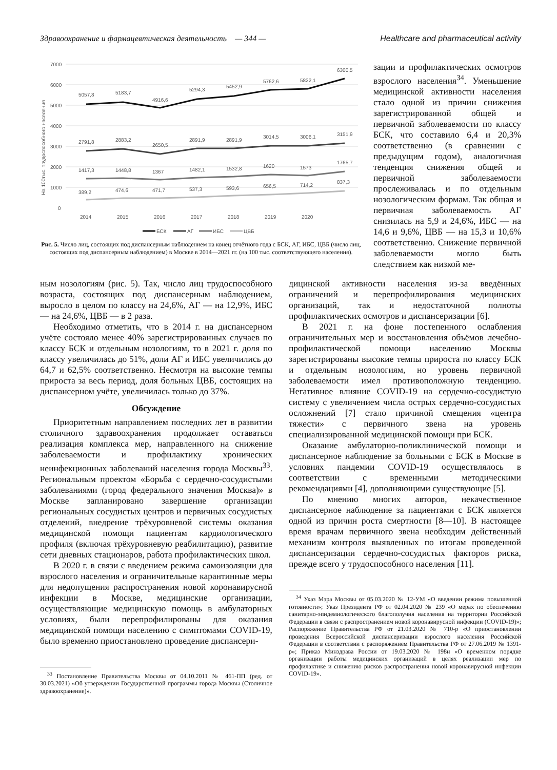Здравоохранение и фармацевтическая деятельность — 344 — Healthcare and pharmaceutical activity
На 100тыс. трудоспособного населения
7000
6000
5000
4000
3000
2000
1000
0
5057,8
5183,7
4916,6
5294,3
5452,9
5762,6
5822,1
6300,5
2791,8
2883,2
2650,5
2891,9
2891,9
3014,5
3006,1
3151,9
1417,3
1448,8
1367
1482,1
1532,8
1620
1573
1765,7
389,2
474,6
471,7
537,3
593,6
656,5
714,2
837,3
2014
2015
2016
2017
2018
2019
2020
БСК
АГ
ИБС
ЦВБ
Рис. 5. Число лиц, состоящих под диспансерным наблюдением на конец отчётного года с БСК, АГ, ИБС, ЦВБ (число лиц, состоящих под диспансерным наблюдением) в Москве в 2014—2021 гг. (на 100 тыс. соответствующего населения).
зации и профилактических осмотров взрослого населения<sup>34</sup>. Уменьшение медицинской активности населения стало одной из причин снижения зарегистрированной общей и первичной заболеваемости по классу БСК, что составило 6,4 и 20,3% соответственно (в сравнении с предыдущим годом), аналогичная тенденция снижения общей и первичной заболеваемости прослеживалась и по отдельным нозологическим формам. Так общая и первичная заболеваемость АГ снизилась на 5,9 и 24,6%, ИБС — на 14,6 и 9,6%, ЦВБ — на 15,3 и 10,6% соответственно. Снижение первичной заболеваемости могло быть следствием как низкой ме-
ным нозологиям (рис. 5). Так, число лиц трудоспособного возраста, состоящих под диспансерным наблюдением, выросло в целом по классу на 24,6%, АГ — на 12,9%, ИБС — на 24,6%, ЦВБ — в 2 раза.
Необходимо отметить, что в 2014 г. на диспансерном учёте состояло менее 40% зарегистрированных случаев по классу БСК и отдельным нозологиям, то в 2021 г. доля по классу увеличилась до 51%, доли АГ и ИБС увеличились до 64,7 и 62,5% соответственно. Несмотря на высокие темпы прироста за весь период, доля больных ЦВБ, состоящих на диспансерном учёте, увеличилась только до 37%.
Обсуждение
Приоритетным направлением последних лет в развитии столичного здравоохранения продолжает оставаться реализация комплекса мер, направленного на снижение заболеваемости и профилактику хронических неинфекционных заболеваний населения города Москвы<sup>33</sup>. Региональным проектом «Борьба с сердечно-сосудистыми заболеваниями (город федерального значения Москва)» в Москве запланировано завершение организации региональных сосудистых центров и первичных сосудистых отделений, внедрение трёхуровневой системы оказания медицинской помощи пациентам кардиологического профиля (включая трёхуровневую реабилитацию), развитие сети дневных стационаров, работа профилактических школ.
В 2020 г. в связи с введением режима самоизоляции для взрослого населения и ограничительные карантинные меры для недопущения распространения новой коронавирусной инфекции в Москве, медицинские организации, осуществляющие медицинскую помощь в амбулаторных условиях, были перепрофилированы для оказания медицинской помощи населению с симптомами COVID-19, было временно приостановлено проведение диспансери-
<sup>33</sup> Постановление Правительства Москвы от 04.10.2011 № 461-ПП (ред. от 30.03.2021) «Об утверждении Государственной программы города Москвы (Столичное здравоохранение)».
дицинской активности населения из-за введённых ограничений и перепрофилирования медицинских организаций, так и недостаточной полноты профилактических осмотров и диспансеризации [6].
В 2021 г. на фоне постепенного ослабления ограничительных мер и восстановления объёмов лечебно-профилактической помощи населению Москвы зарегистрированы высокие темпы прироста по классу БСК и отдельным нозологиям, но уровень первичной заболеваемости имел противоположную тенденцию. Негативное влияние COVID-19 на сердечно-сосудистую систему с увеличением числа острых сердечно-сосудистых осложнений [7] стало причиной смещения «центра тяжести» с первичного звена на уровень специализированной медицинской помощи при БСК.
Оказание амбулаторно-поликлинической помощи и диспансерное наблюдение за больными с БСК в Москве в условиях пандемии COVID-19 осуществлялось в соответствии с временными методическими рекомендациями [4], дополняющими существующие [5].
По мнению многих авторов, некачественное диспансерное наблюдение за пациентами с БСК является одной из причин роста смертности [8—10]. В настоящее время врачам первичного звена необходим действенный механизм контроля выявленных по итогам проведенной диспансеризации сердечно-сосудистых факторов риска, прежде всего у трудоспособного населения [11].
<sup>34</sup> Указ Мэра Москвы от 05.03.2020 № 12-УМ «О введении режима повышенной готовности»; Указ Президента РФ от 02.04.2020 № 239 «О мерах по обеспечению санитарно-эпидемиологического благополучия населения на территории Российской Федерации в связи с распространением новой коронавирусной инфекции (COVID-19)»; Распоряжение Правительства РФ от 21.03.2020 № 710-р «О приостановлении проведения Всероссийской диспансеризации взрослого населения Российской Федерации в соответствии с распоряжением Правительства РФ от 27.06.2019 № 1391-р»; Приказ Минздрава России от 19.03.2020 № 198н «О временном порядке организации работы медицинских организаций в целях реализации мер по профилактике и снижению рисков распространения новой коронавирусной инфекции COVID-19».